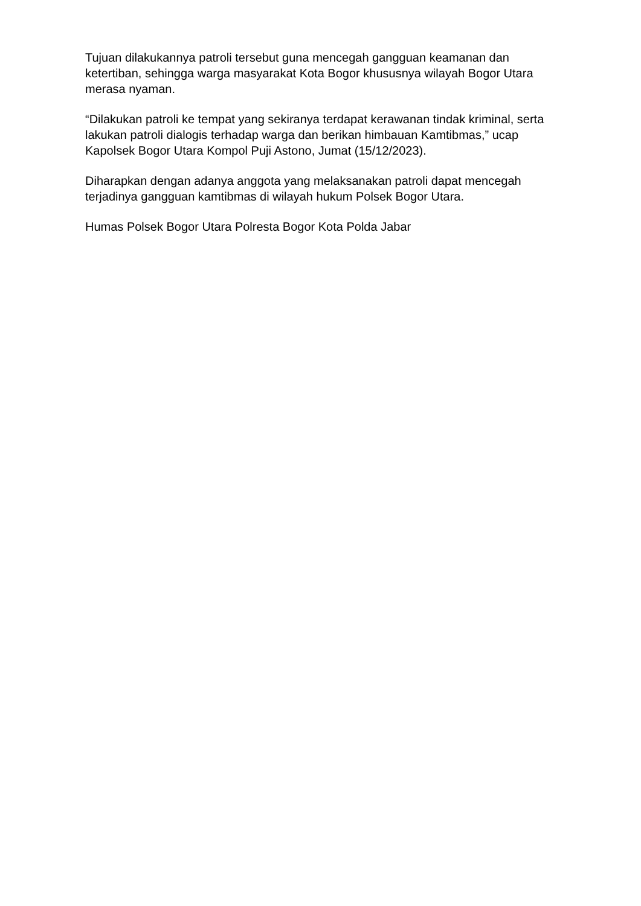Tujuan dilakukannya patroli tersebut guna mencegah gangguan keamanan dan ketertiban, sehingga warga masyarakat Kota Bogor khususnya wilayah Bogor Utara merasa nyaman.
“Dilakukan patroli ke tempat yang sekiranya terdapat kerawanan tindak kriminal, serta lakukan patroli dialogis terhadap warga dan berikan himbauan Kamtibmas,” ucap Kapolsek Bogor Utara Kompol Puji Astono, Jumat (15/12/2023).
Diharapkan dengan adanya anggota yang melaksanakan patroli dapat mencegah terjadinya gangguan kamtibmas di wilayah hukum Polsek Bogor Utara.
Humas Polsek Bogor Utara Polresta Bogor Kota Polda Jabar